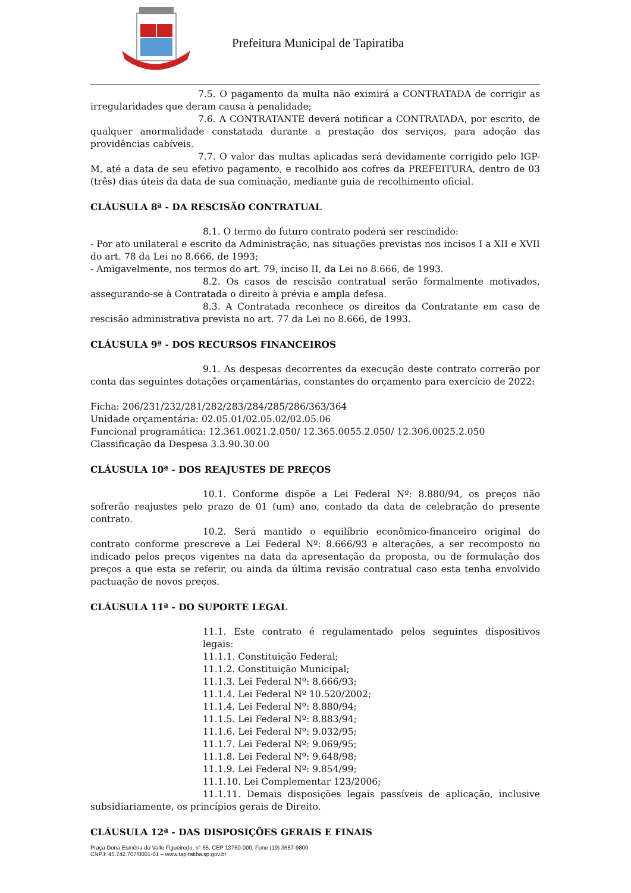Prefeitura Municipal de Tapiratiba
7.5. O pagamento da multa não eximirá a CONTRATADA de corrigir as irregularidades que deram causa à penalidade;
7.6. A CONTRATANTE deverá notificar a CONTRATADA, por escrito, de qualquer anormalidade constatada durante a prestação dos serviços, para adoção das providências cabíveis.
7.7. O valor das multas aplicadas será devidamente corrigido pelo IGP-M, até a data de seu efetivo pagamento, e recolhido aos cofres da PREFEITURA, dentro de 03 (três) dias úteis da data de sua cominação, mediante guia de recolhimento oficial.
CLÁUSULA 8ª - DA RESCISÃO CONTRATUAL
8.1. O termo do futuro contrato poderá ser rescindido:
- Por ato unilateral e escrito da Administração, nas situações previstas nos incisos I a XII e XVII do art. 78 da Lei no 8.666, de 1993;
- Amigavelmente, nos termos do art. 79, inciso II, da Lei no 8.666, de 1993.
8.2. Os casos de rescisão contratual serão formalmente motivados, assegurando-se à Contratada o direito à prévia e ampla defesa.
8.3. A Contratada reconhece os direitos da Contratante em caso de rescisão administrativa prevista no art. 77 da Lei no 8.666, de 1993.
CLÁUSULA 9ª - DOS RECURSOS FINANCEIROS
9.1. As despesas decorrentes da execução deste contrato correrão por conta das seguintes dotações orçamentárias, constantes do orçamento para exercício de 2022:
Ficha: 206/231/232/281/282/283/284/285/286/363/364
Unidade orçamentária: 02.05.01/02.05.02/02.05.06
Funcional programática: 12.361.0021.2.050/ 12.365.0055.2.050/ 12.306.0025.2.050
Classificação da Despesa 3.3.90.30.00
CLÁUSULA 10ª - DOS REAJUSTES DE PREÇOS
10.1. Conforme dispõe a Lei Federal Nº: 8.880/94, os preços não sofrerão reajustes pelo prazo de 01 (um) ano, contado da data de celebração do presente contrato.
10.2. Será mantido o equilíbrio econômico-financeiro original do contrato conforme prescreve a Lei Federal Nº: 8.666/93 e alterações, a ser recomposto no indicado pelos preços vigentes na data da apresentação da proposta, ou de formulação dos preços a que esta se referir, ou ainda da última revisão contratual caso esta tenha envolvido pactuação de novos preços.
CLÁUSULA 11ª - DO SUPORTE LEGAL
11.1. Este contrato é regulamentado pelos seguintes dispositivos legais:
11.1.1. Constituição Federal;
11.1.2. Constituição Municipal;
11.1.3. Lei Federal Nº: 8.666/93;
11.1.4. Lei Federal Nº 10.520/2002;
11.1.4. Lei Federal Nº: 8.880/94;
11.1.5. Lei Federal Nº: 8.883/94;
11.1.6. Lei Federal Nº: 9.032/95;
11.1.7. Lei Federal Nº: 9.069/95;
11.1.8. Lei Federal Nº: 9.648/98;
11.1.9. Lei Federal Nº: 9.854/99;
11.1.10. Lei Complementar 123/2006;
11.1.11. Demais disposições legais passíveis de aplicação, inclusive subsidiariamente, os princípios gerais de Direito.
CLÁUSULA 12ª - DAS DISPOSIÇÕES GERAIS E FINAIS
Praça Dona Esméria do Valle Figueiredo, n° 65, CEP 13760-000, Fone (19) 3657-9800
CNPJ: 45.742.707/0001-01 – www.tapiratiba.sp.gov.br